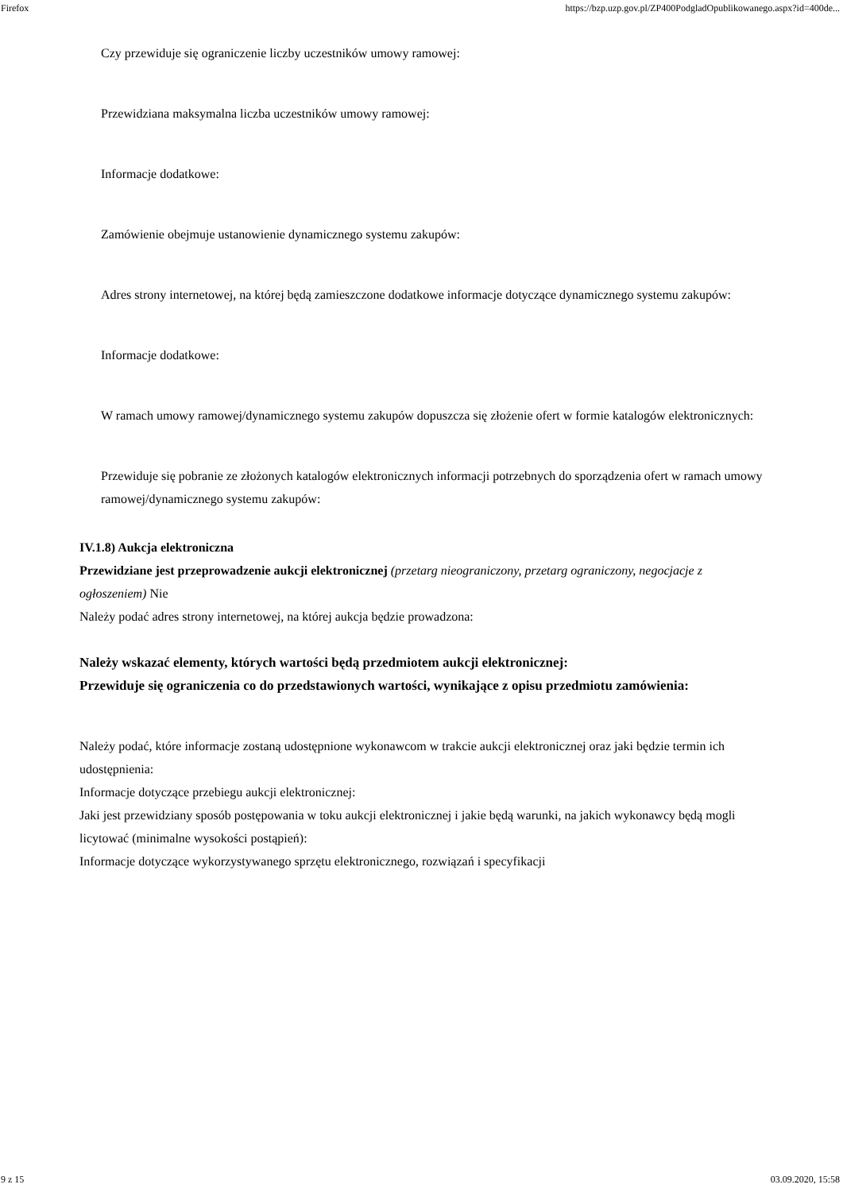Firefox https://bzp.uzp.gov.pl/ZP400PodgladOpublikowanego.aspx?id=400de...
Czy przewiduje się ograniczenie liczby uczestników umowy ramowej:
Przewidziana maksymalna liczba uczestników umowy ramowej:
Informacje dodatkowe:
Zamówienie obejmuje ustanowienie dynamicznego systemu zakupów:
Adres strony internetowej, na której będą zamieszczone dodatkowe informacje dotyczące dynamicznego systemu zakupów:
Informacje dodatkowe:
W ramach umowy ramowej/dynamicznego systemu zakupów dopuszcza się złożenie ofert w formie katalogów elektronicznych:
Przewiduje się pobranie ze złożonych katalogów elektronicznych informacji potrzebnych do sporządzenia ofert w ramach umowy ramowej/dynamicznego systemu zakupów:
IV.1.8) Aukcja elektroniczna
Przewidziane jest przeprowadzenie aukcji elektronicznej (przetarg nieograniczony, przetarg ograniczony, negocjacje z ogłoszeniem) Nie
Należy podać adres strony internetowej, na której aukcja będzie prowadzona:
Należy wskazać elementy, których wartości będą przedmiotem aukcji elektronicznej:
Przewiduje się ograniczenia co do przedstawionych wartości, wynikające z opisu przedmiotu zamówienia:
Należy podać, które informacje zostaną udostępnione wykonawcom w trakcie aukcji elektronicznej oraz jaki będzie termin ich udostępnienia:
Informacje dotyczące przebiegu aukcji elektronicznej:
Jaki jest przewidziany sposób postępowania w toku aukcji elektronicznej i jakie będą warunki, na jakich wykonawcy będą mogli licytować (minimalne wysokości postąpień):
Informacje dotyczące wykorzystywanego sprzętu elektronicznego, rozwiązań i specyfikacji
9 z 15 03.09.2020, 15:58